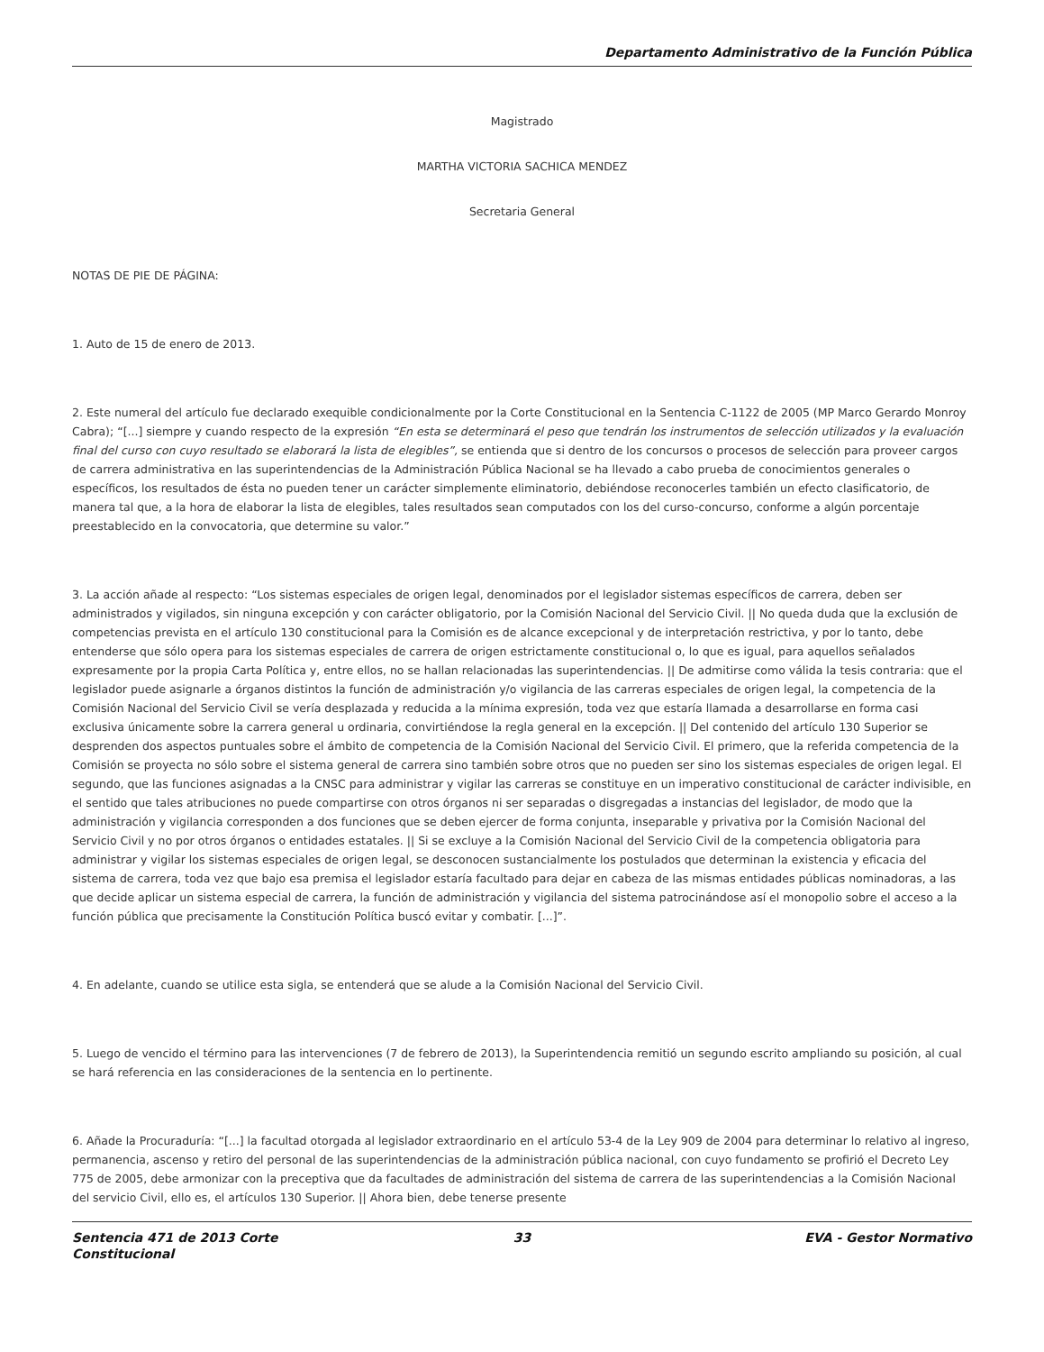Departamento Administrativo de la Función Pública
Magistrado
MARTHA VICTORIA SACHICA MENDEZ
Secretaria General
NOTAS DE PIE DE PÁGINA:
1. Auto de 15 de enero de 2013.
2. Este numeral del artículo fue declarado exequible condicionalmente por la Corte Constitucional en la Sentencia C-1122 de 2005 (MP Marco Gerardo Monroy Cabra); “[...] siempre y cuando respecto de la expresión “En esta se determinará el peso que tendrán los instrumentos de selección utilizados y la evaluación final del curso con cuyo resultado se elaborará la lista de elegibles”, se entienda que si dentro de los concursos o procesos de selección para proveer cargos de carrera administrativa en las superintendencias de la Administración Pública Nacional se ha llevado a cabo prueba de conocimientos generales o específicos, los resultados de ésta no pueden tener un carácter simplemente eliminatorio, debiéndose reconocerles también un efecto clasificatorio, de manera tal que, a la hora de elaborar la lista de elegibles, tales resultados sean computados con los del curso-concurso, conforme a algún porcentaje preestablecido en la convocatoria, que determine su valor.”
3. La acción añade al respecto: “Los sistemas especiales de origen legal, denominados por el legislador sistemas específicos de carrera, deben ser administrados y vigilados, sin ninguna excepción y con carácter obligatorio, por la Comisión Nacional del Servicio Civil. || No queda duda que la exclusión de competencias prevista en el artículo 130 constitucional para la Comisión es de alcance excepcional y de interpretación restrictiva, y por lo tanto, debe entenderse que sólo opera para los sistemas especiales de carrera de origen estrictamente constitucional o, lo que es igual, para aquellos señalados expresamente por la propia Carta Política y, entre ellos, no se hallan relacionadas las superintendencias. || De admitirse como válida la tesis contraria: que el legislador puede asignarle a órganos distintos la función de administración y/o vigilancia de las carreras especiales de origen legal, la competencia de la Comisión Nacional del Servicio Civil se vería desplazada y reducida a la mínima expresión, toda vez que estaría llamada a desarrollarse en forma casi exclusiva únicamente sobre la carrera general u ordinaria, convirtiéndose la regla general en la excepción. || Del contenido del artículo 130 Superior se desprenden dos aspectos puntuales sobre el ámbito de competencia de la Comisión Nacional del Servicio Civil. El primero, que la referida competencia de la Comisión se proyecta no sólo sobre el sistema general de carrera sino también sobre otros que no pueden ser sino los sistemas especiales de origen legal. El segundo, que las funciones asignadas a la CNSC para administrar y vigilar las carreras se constituye en un imperativo constitucional de carácter indivisible, en el sentido que tales atribuciones no puede compartirse con otros órganos ni ser separadas o disgregadas a instancias del legislador, de modo que la administración y vigilancia corresponden a dos funciones que se deben ejercer de forma conjunta, inseparable y privativa por la Comisión Nacional del Servicio Civil y no por otros órganos o entidades estatales. || Si se excluye a la Comisión Nacional del Servicio Civil de la competencia obligatoria para administrar y vigilar los sistemas especiales de origen legal, se desconocen sustancialmente los postulados que determinan la existencia y eficacia del sistema de carrera, toda vez que bajo esa premisa el legislador estaría facultado para dejar en cabeza de las mismas entidades públicas nominadoras, a las que decide aplicar un sistema especial de carrera, la función de administración y vigilancia del sistema patrocinándose así el monopolio sobre el acceso a la función pública que precisamente la Constitución Política buscó evitar y combatir. [...]”.
4. En adelante, cuando se utilice esta sigla, se entenderá que se alude a la Comisión Nacional del Servicio Civil.
5. Luego de vencido el término para las intervenciones (7 de febrero de 2013), la Superintendencia remitió un segundo escrito ampliando su posición, al cual se hará referencia en las consideraciones de la sentencia en lo pertinente.
6. Añade la Procuraduría: “[...] la facultad otorgada al legislador extraordinario en el artículo 53-4 de la Ley 909 de 2004 para determinar lo relativo al ingreso, permanencia, ascenso y retiro del personal de las superintendencias de la administración pública nacional, con cuyo fundamento se profirió el Decreto Ley 775 de 2005, debe armonizar con la preceptiva que da facultades de administración del sistema de carrera de las superintendencias a la Comisión Nacional del servicio Civil, ello es, el artículos 130 Superior. || Ahora bien, debe tenerse presente
Sentencia 471 de 2013 Corte Constitucional
33 EVA - Gestor Normativo